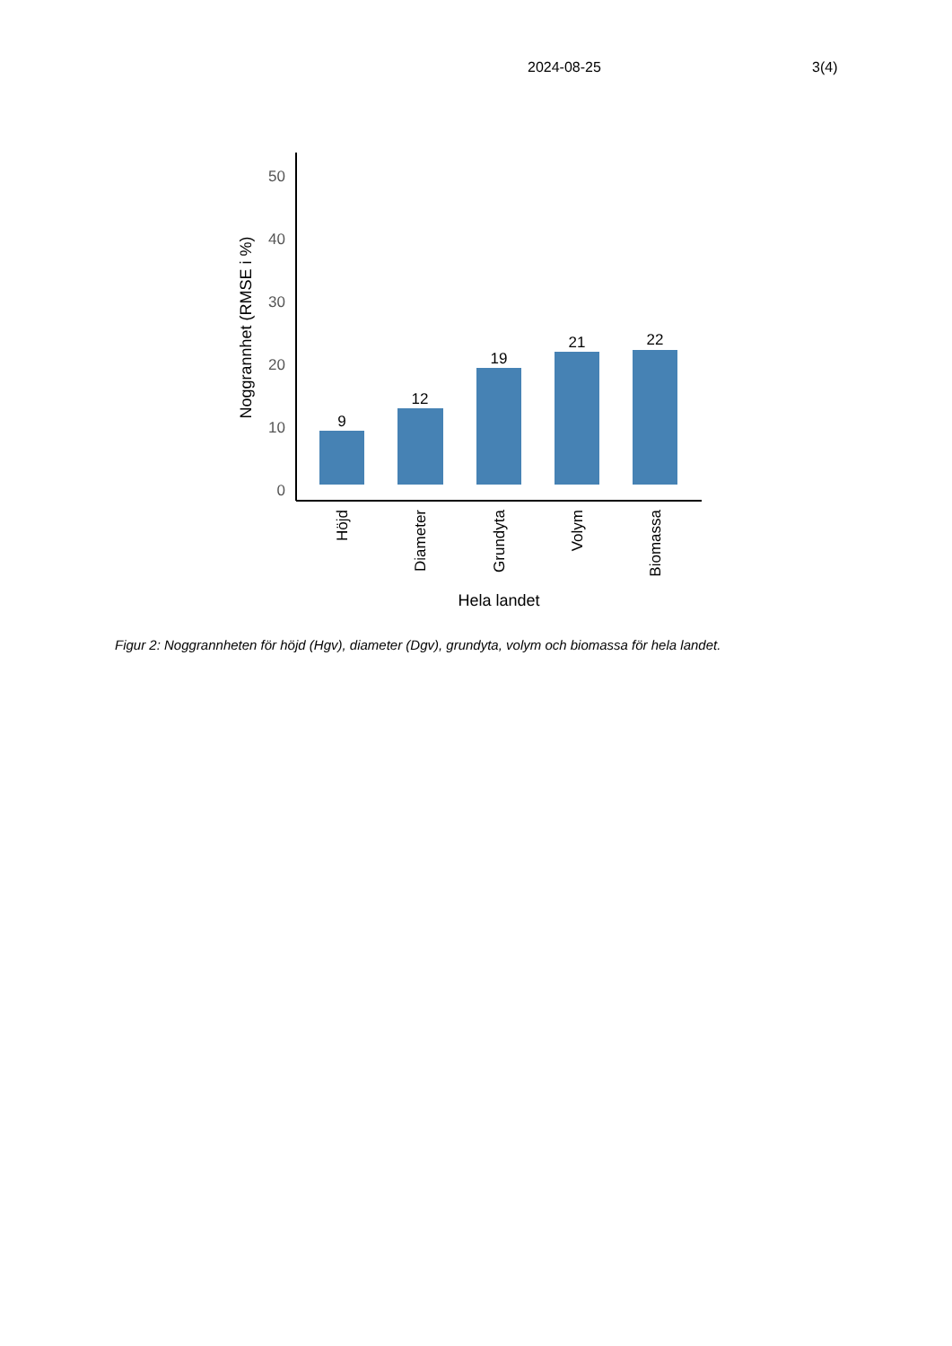2024-08-25 3(4)
50
40
30
20
10
0
9
12
19
21
22
Höjd
Diameter
Grundyta
Volym
Biomassa
Hela landet
Noggrannhet (RMSE i %)
Figur 2: Noggrannheten för höjd (Hgv), diameter (Dgv), grundyta, volym och biomassa för hela landet.